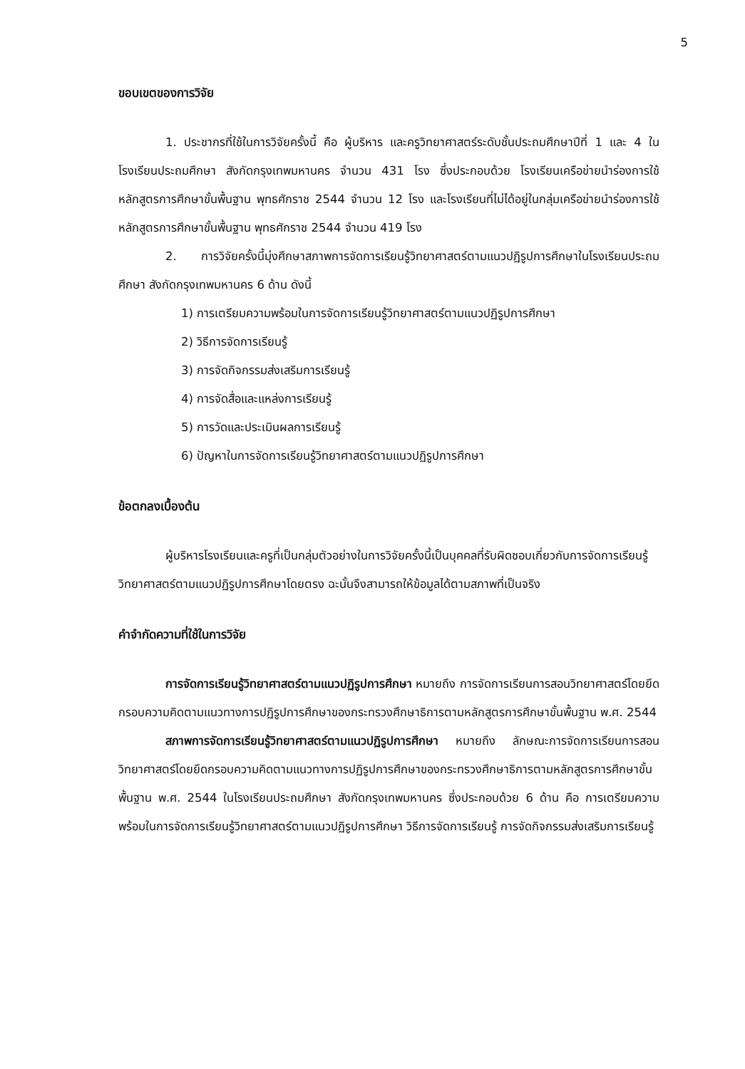5
ขอบเขตของการวิจัย
1. ประชากรที่ใช้ในการวิจัยครั้งนี้ คือ ผู้บริหาร และครูวิทยาศาสตร์ระดับชั้นประถมศึกษาปีที่ 1 และ 4 ในโรงเรียนประถมศึกษา สังกัดกรุงเทพมหานคร จำนวน 431 โรง ซึ่งประกอบด้วย โรงเรียนเครือข่ายนำร่องการใช้หลักสูตรการศึกษาขั้นพื้นฐาน พุทธศักราช 2544 จำนวน 12 โรง และโรงเรียนที่ไม่ได้อยู่ในกลุ่มเครือข่ายนำร่องการใช้หลักสูตรการศึกษาขั้นพื้นฐาน พุทธศักราช 2544 จำนวน 419 โรง
2. การวิจัยครั้งนี้มุ่งศึกษาสภาพการจัดการเรียนรู้วิทยาศาสตร์ตามแนวปฏิรูปการศึกษาในโรงเรียนประถมศึกษา สังกัดกรุงเทพมหานคร 6 ด้าน ดังนี้
1) การเตรียมความพร้อมในการจัดการเรียนรู้วิทยาศาสตร์ตามแนวปฏิรูปการศึกษา
2) วิธีการจัดการเรียนรู้
3) การจัดกิจกรรมส่งเสริมการเรียนรู้
4) การจัดสื่อและแหล่งการเรียนรู้
5) การวัดและประเมินผลการเรียนรู้
6) ปัญหาในการจัดการเรียนรู้วิทยาศาสตร์ตามแนวปฏิรูปการศึกษา
ข้อตกลงเบื้องต้น
ผู้บริหารโรงเรียนและครูที่เป็นกลุ่มตัวอย่างในการวิจัยครั้งนี้เป็นบุคคลที่รับผิดชอบเกี่ยวกับการจัดการเรียนรู้วิทยาศาสตร์ตามแนวปฏิรูปการศึกษาโดยตรง ฉะนั้นจึงสามารถให้ข้อมูลได้ตามสภาพที่เป็นจริง
คำจำกัดความที่ใช้ในการวิจัย
การจัดการเรียนรู้วิทยาศาสตร์ตามแนวปฏิรูปการศึกษา หมายถึง การจัดการเรียนการสอนวิทยาศาสตร์โดยยึดกรอบความคิดตามแนวทางการปฏิรูปการศึกษาของกระทรวงศึกษาธิการตามหลักสูตรการศึกษาขั้นพื้นฐาน พ.ศ. 2544
สภาพการจัดการเรียนรู้วิทยาศาสตร์ตามแนวปฏิรูปการศึกษา หมายถึง ลักษณะการจัดการเรียนการสอนวิทยาศาสตร์โดยยึดกรอบความคิดตามแนวทางการปฏิรูปการศึกษาของกระทรวงศึกษาธิการตามหลักสูตรการศึกษาขั้นพื้นฐาน พ.ศ. 2544 ในโรงเรียนประถมศึกษา สังกัดกรุงเทพมหานคร ซึ่งประกอบด้วย 6 ด้าน คือ การเตรียมความพร้อมในการจัดการเรียนรู้วิทยาศาสตร์ตามแนวปฏิรูปการศึกษา วิธีการจัดการเรียนรู้ การจัดกิจกรรมส่งเสริมการเรียนรู้